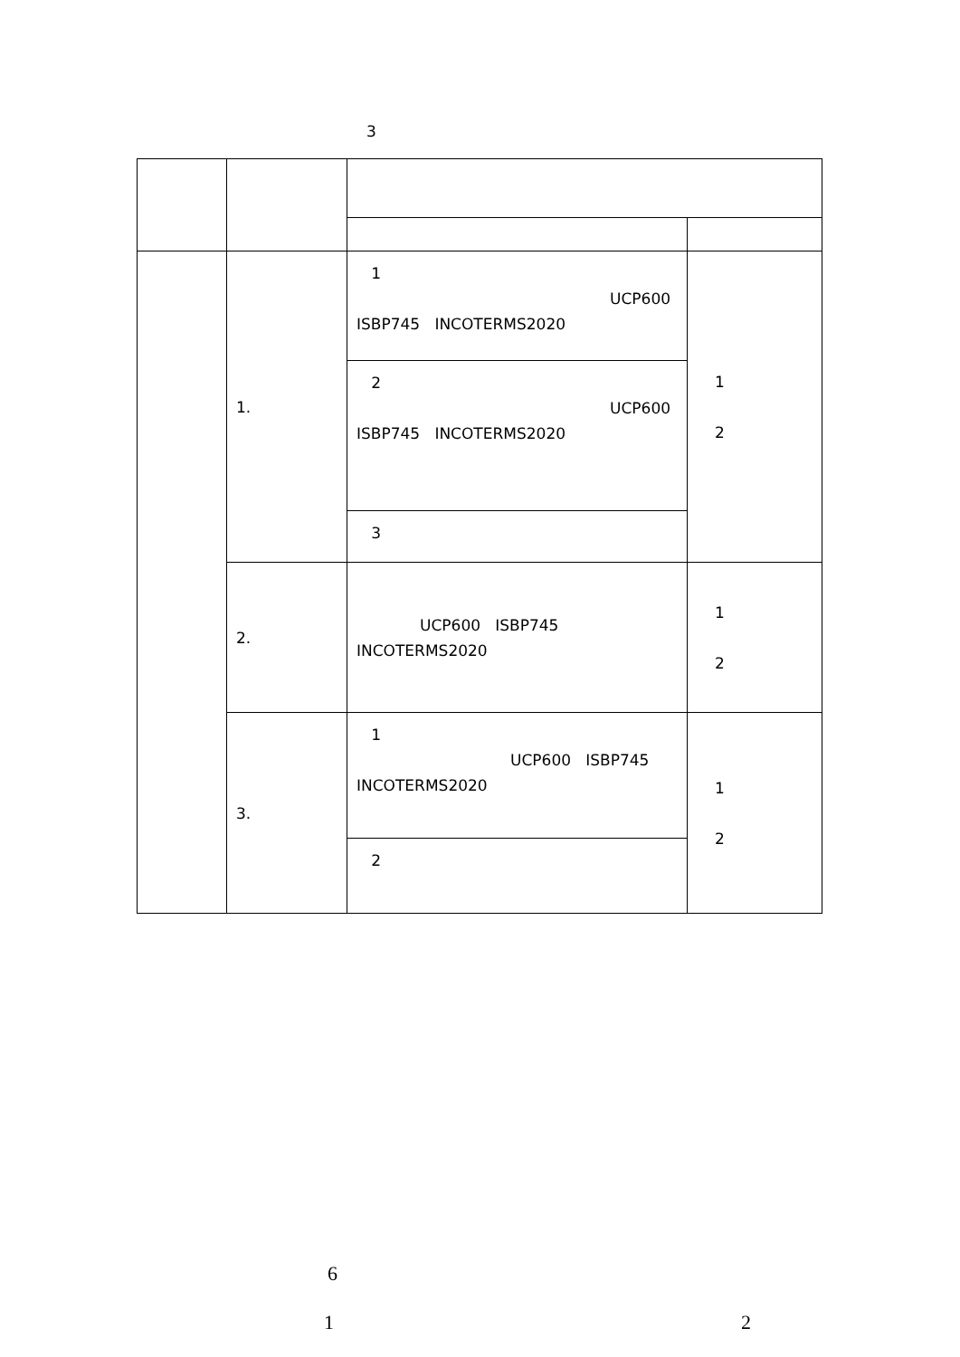3
| | 1. | 1 UCP600 ISBP745 INCOTERMS2020 | 1 2 |
| | | 2 UCP600 ISBP745 INCOTERMS2020 | |
| | | 3 | |
| | 2. | UCP600 ISBP745 INCOTERMS2020 | 1 2 |
| | 3. | 1 UCP600 ISBP745 INCOTERMS2020 | 1 2 |
| | | 2 | |
6
1 2